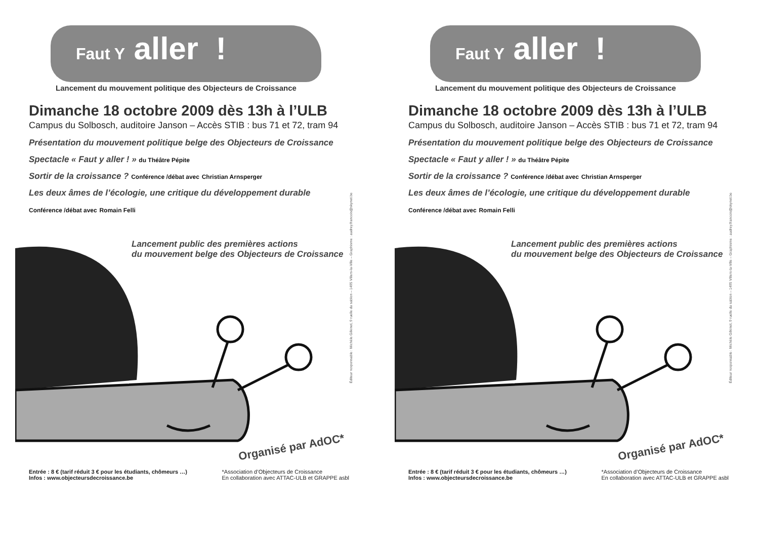Faut Y aller !
Lancement du mouvement politique des Objecteurs de Croissance
Dimanche 18 octobre 2009 dès 13h à l’ULB
Campus du Solbosch, auditoire Janson – Accès STIB : bus 71 et 72, tram 94
Présentation du mouvement politique belge des Objecteurs de Croissance
Spectacle « Faut y aller ! » du Théâtre Pépite
Sortir de la croissance ? Conférence /débat avec Christian Arnsperger
Les deux âmes de l’écologie, une critique du développement durable
Conférence /débat avec Romain Felli
Lancement public des premières actions
du mouvement belge des Objecteurs de Croissance
Éditeur responsable : Michèle Gilkinet, 9 ruelle du sablon – 1495 Villers-la-Ville – Graphisme : audrey.francois@skynet.be
Organisé par AdOC*
Entrée : 8 € (tarif réduit 3 € pour les étudiants, chômeurs …)
Infos : www.objecteursdecroissance.be
*Association d’Objecteurs de Croissance
En collaboration avec ATTAC-ULB et GRAPPE asbl
Faut Y aller !
Lancement du mouvement politique des Objecteurs de Croissance
Dimanche 18 octobre 2009 dès 13h à l’ULB
Campus du Solbosch, auditoire Janson – Accès STIB : bus 71 et 72, tram 94
Présentation du mouvement politique belge des Objecteurs de Croissance
Spectacle « Faut y aller ! » du Théâtre Pépite
Sortir de la croissance ? Conférence /débat avec Christian Arnsperger
Les deux âmes de l’écologie, une critique du développement durable
Conférence /débat avec Romain Felli
Lancement public des premières actions
du mouvement belge des Objecteurs de Croissance
Éditeur responsable : Michèle Gilkinet, 9 ruelle du sablon – 1495 Villers-la-Ville – Graphisme : audrey.francois@skynet.be
Organisé par AdOC*
Entrée : 8 € (tarif réduit 3 € pour les étudiants, chômeurs …)
Infos : www.objecteursdecroissance.be
*Association d’Objecteurs de Croissance
En collaboration avec ATTAC-ULB et GRAPPE asbl